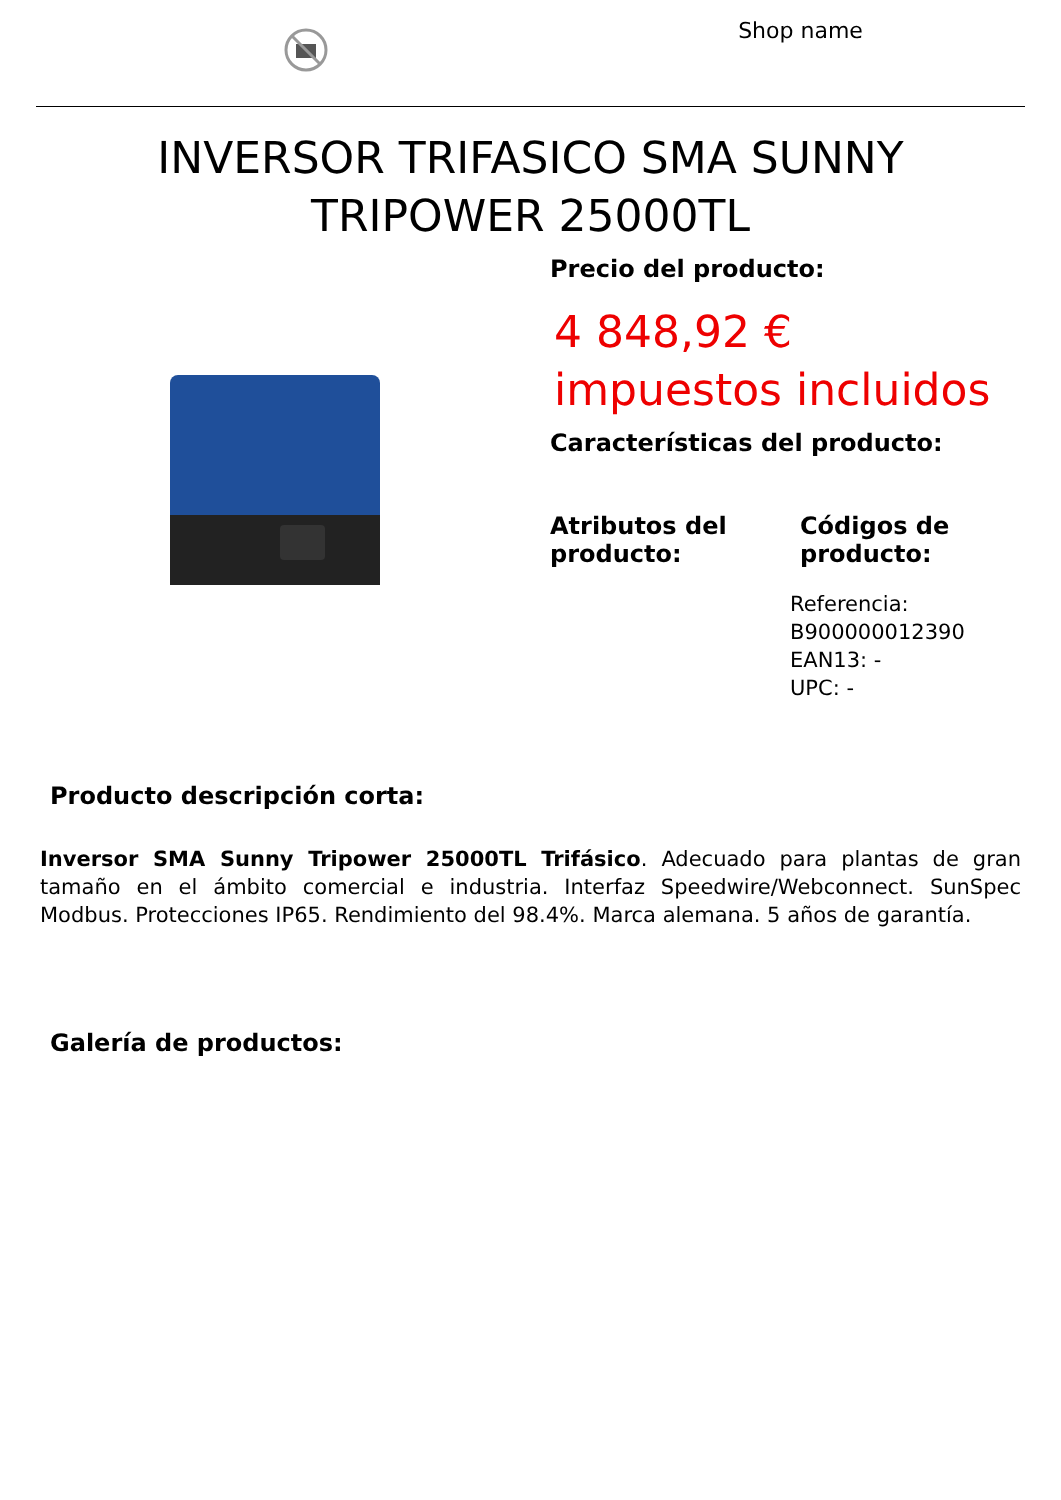Shop name
INVERSOR TRIFASICO SMA SUNNY TRIPOWER 25000TL
Precio del producto:
4 848,92 €
impuestos incluidos
Características del producto:
Atributos del producto: Códigos de producto:
Referencia: B900000012390
EAN13: -
UPC: -
Producto descripción corta:
Inversor SMA Sunny Tripower 25000TL Trifásico. Adecuado para plantas de gran tamaño en el ámbito comercial e industria. Interfaz Speedwire/Webconnect. SunSpec Modbus. Protecciones IP65. Rendimiento del 98.4%. Marca alemana. 5 años de garantía.
Galería de productos: